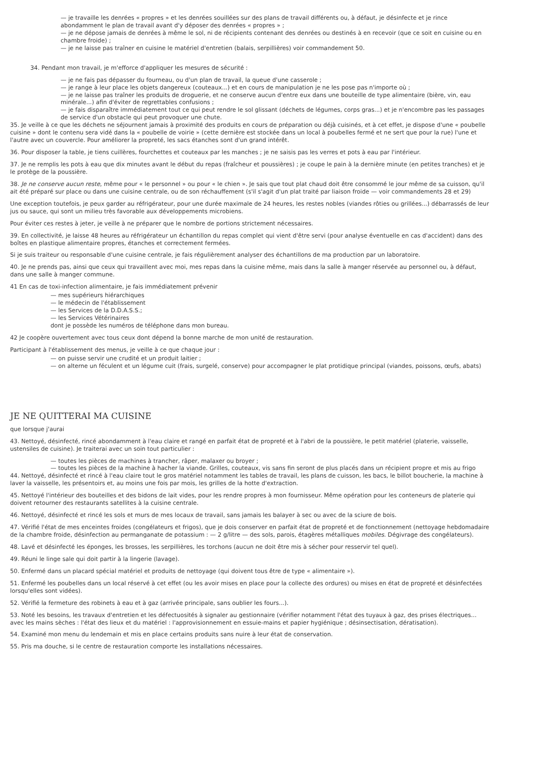— je travaille les denrées « propres » et les denrées souillées sur des plans de travail différents ou, à défaut, je désinfecte et je rince abondamment le plan de travail avant d'y déposer des denrées « propres » ;
— je ne dépose jamais de denrées à même le sol, ni de récipients contenant des denrées ou destinés à en recevoir (que ce soit en cuisine ou en chambre froide) ;
— je ne laisse pas traîner en cuisine le matériel d'entretien (balais, serpillières) voir commandement 50.
34. Pendant mon travail, je m'efforce d'appliquer les mesures de sécurité :
— je ne fais pas dépasser du fourneau, ou d'un plan de travail, la queue d'une casserole ;
— je range à leur place les objets dangereux (couteaux...) et en cours de manipulation je ne les pose pas n'importe où ;
— je ne laisse pas traîner les produits de droguerie, et ne conserve aucun d'entre eux dans une bouteille de type alimentaire (bière, vin, eau minérale...) afin d'éviter de regrettables confusions ;
— je fais disparaître immédiatement tout ce qui peut rendre le sol glissant (déchets de légumes, corps gras...) et je n'encombre pas les passages de service d'un obstacle qui peut provoquer une chute.
35. Je veille à ce que les déchets ne séjournent jamais à proximité des produits en cours de préparation ou déjà cuisinés, et à cet effet, je dispose d'une « poubelle cuisine » dont le contenu sera vidé dans la « poubelle de voirie » (cette dernière est stockée dans un local à poubelles fermé et ne sert que pour la rue) l'une et l'autre avec un couvercle. Pour améliorer la propreté, les sacs étanches sont d'un grand intérêt.
36. Pour disposer la table, je tiens cuillères, fourchettes et couteaux par les manches ; je ne saisis pas les verres et pots à eau par l'intérieur.
37. Je ne remplis les pots à eau que dix minutes avant le début du repas (fraîcheur et poussières) ; je coupe le pain à la dernière minute (en petites tranches) et je le protège de la poussière.
38. Je ne conserve aucun reste, même pour « le personnel » ou pour « le chien ». Je sais que tout plat chaud doit être consommé le jour même de sa cuisson, qu'il ait été préparé sur place ou dans une cuisine centrale, ou de son réchauffement (s'il s'agit d'un plat traité par liaison froide — voir commandements 28 et 29)
Une exception toutefois, je peux garder au réfrigérateur, pour une durée maximale de 24 heures, les restes nobles (viandes rôties ou grillées...) débarrassés de leur jus ou sauce, qui sont un milieu très favorable aux développements microbiens.
Pour éviter ces restes à jeter, je veille à ne préparer que le nombre de portions strictement nécessaires.
39. En collectivité, je laisse 48 heures au réfrigérateur un échantillon du repas complet qui vient d'être servi (pour analyse éventuelle en cas d'accident) dans des boîtes en plastique alimentaire propres, étanches et correctement fermées.
Si je suis traiteur ou responsable d'une cuisine centrale, je fais régulièrement analyser des échantillons de ma production par un laboratoire.
40. Je ne prends pas, ainsi que ceux qui travaillent avec moi, mes repas dans la cuisine même, mais dans la salle à manger réservée au personnel ou, à défaut, dans une salle à manger commune.
41 En cas de toxi-infection alimentaire, je fais immédiatement prévenir
— mes supérieurs hiérarchiques
— le médecin de l'établissement
— les Services de la D.D.A.S.S.;
— les Services Vétérinaires
dont je possède les numéros de téléphone dans mon bureau.
42 Je coopère ouvertement avec tous ceux dont dépend la bonne marche de mon unité de restauration.
Participant à l'établissement des menus, je veille à ce que chaque jour :
— on puisse servir une crudité et un produit laitier ;
— on alterne un féculent et un légume cuit (frais, surgelé, conserve) pour accompagner le plat protidique principal (viandes, poissons, œufs, abats)
JE NE QUITTERAI MA CUISINE
que lorsque j'aurai
43. Nettoyé, désinfecté, rincé abondamment à l'eau claire et rangé en parfait état de propreté et à l'abri de la poussière, le petit matériel (platerie, vaisselle, ustensiles de cuisine). Je traiterai avec un soin tout particulier :
— toutes les pièces de machines à trancher, râper, malaxer ou broyer ;
— toutes les pièces de la machine à hacher la viande. Grilles, couteaux, vis sans fin seront de plus placés dans un récipient propre et mis au frigo
44. Nettoyé, désinfecté et rincé à l'eau claire tout le gros matériel notamment les tables de travail, les plans de cuisson, les bacs, le billot boucherie, la machine à laver la vaisselle, les présentoirs et, au moins une fois par mois, les grilles de la hotte d'extraction.
45. Nettoyé l'intérieur des bouteilles et des bidons de lait vides, pour les rendre propres à mon fournisseur. Même opération pour les conteneurs de platerie qui doivent retourner des restaurants satellites à la cuisine centrale.
46. Nettoyé, désinfecté et rincé les sols et murs de mes locaux de travail, sans jamais les balayer à sec ou avec de la sciure de bois.
47. Vérifié l'état de mes enceintes froides (congélateurs et frigos), que je dois conserver en parfait état de propreté et de fonctionnement (nettoyage hebdomadaire de la chambre froide, désinfection au permanganate de potassium : — 2 g/litre — des sols, parois, étagères métalliques mobiles. Dégivrage des congélateurs).
48. Lavé et désinfecté les éponges, les brosses, les serpillières, les torchons (aucun ne doit être mis à sécher pour resservir tel quel).
49. Réuni le linge sale qui doit partir à la lingerie (lavage).
50. Enfermé dans un placard spécial matériel et produits de nettoyage (qui doivent tous être de type « alimentaire »).
51. Enfermé les poubelles dans un local réservé à cet effet (ou les avoir mises en place pour la collecte des ordures) ou mises en état de propreté et désinfectées lorsqu'elles sont vidées).
52. Vérifié la fermeture des robinets à eau et à gaz (arrivée principale, sans oublier les fours...).
53. Noté les besoins, les travaux d'entretien et les défectuosités à signaler au gestionnaire (vérifier notamment l'état des tuyaux à gaz, des prises électriques... avec les mains sèches : l'état des lieux et du matériel : l'approvisionnement en essuie-mains et papier hygiénique ; désinsectisation, dératisation).
54. Examiné mon menu du lendemain et mis en place certains produits sans nuire à leur état de conservation.
55. Pris ma douche, si le centre de restauration comporte les installations nécessaires.